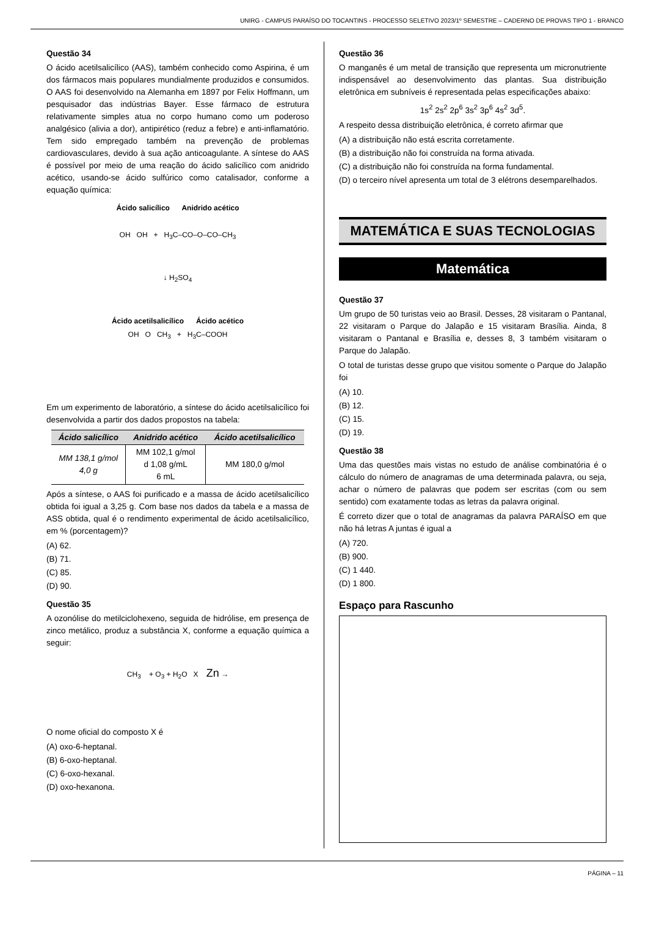UNIRG - CAMPUS PARAÍSO DO TOCANTINS - PROCESSO SELETIVO 2023/1º SEMESTRE – CADERNO DE PROVAS TIPO 1 - BRANCO
Questão 34
O ácido acetilsalicílico (AAS), também conhecido como Aspirina, é um dos fármacos mais populares mundialmente produzidos e consumidos. O AAS foi desenvolvido na Alemanha em 1897 por Felix Hoffmann, um pesquisador das indústrias Bayer. Esse fármaco de estrutura relativamente simples atua no corpo humano como um poderoso analgésico (alivia a dor), antipirético (reduz a febre) e anti-inflamatório. Tem sido empregado também na prevenção de problemas cardiovasculares, devido à sua ação anticoagulante. A síntese do AAS é possível por meio de uma reação do ácido salicílico com anidrido acético, usando-se ácido sulfúrico como catalisador, conforme a equação química:
Ácido salicílico Anidrido acético
OH OH + H<sub>3</sub>C–CO–O–CO–CH<sub>3</sub>
↓ H<sub>2</sub>SO<sub>4</sub>
Ácido acetilsalicílico Ácido acético
OH O CH<sub>3</sub> + H<sub>3</sub>C–COOH
Em um experimento de laboratório, a síntese do ácido acetilsalicílico foi desenvolvida a partir dos dados propostos na tabela:
| Ácido salicílico | Anidrido acético | Ácido acetilsalicílico |
| --- | --- | --- |
| MM 138,1 g/mol 4,0 g | MM 102,1 g/mol d 1,08 g/mL 6 mL | MM 180,0 g/mol |
Após a síntese, o AAS foi purificado e a massa de ácido acetilsalicílico obtida foi igual a 3,25 g. Com base nos dados da tabela e a massa de ASS obtida, qual é o rendimento experimental de ácido acetilsalicílico, em % (porcentagem)?
(A) 62.
(B) 71.
(C) 85.
(D) 90.
Questão 35
A ozonólise do metilciclohexeno, seguida de hidrólise, em presença de zinco metálico, produz a substância X, conforme a equação química a seguir:
CH<sub>3</sub> + O<sub>3</sub> + H<sub>2</sub>O X Zn →
O nome oficial do composto X é
(A) oxo-6-heptanal.
(B) 6-oxo-heptanal.
(C) 6-oxo-hexanal.
(D) oxo-hexanona.
Questão 36
O manganês é um metal de transição que representa um micronutriente indispensável ao desenvolvimento das plantas. Sua distribuição eletrônica em subníveis é representada pelas especificações abaixo:
1s<sup>2</sup> 2s<sup>2</sup> 2p<sup>6</sup> 3s<sup>2</sup> 3p<sup>6</sup> 4s<sup>2</sup> 3d<sup>5</sup>.
A respeito dessa distribuição eletrônica, é correto afirmar que
(A) a distribuição não está escrita corretamente.
(B) a distribuição não foi construída na forma ativada.
(C) a distribuição não foi construída na forma fundamental.
(D) o terceiro nível apresenta um total de 3 elétrons desemparelhados.
MATEMÁTICA E SUAS TECNOLOGIAS
Matemática
Questão 37
Um grupo de 50 turistas veio ao Brasil. Desses, 28 visitaram o Pantanal, 22 visitaram o Parque do Jalapão e 15 visitaram Brasília. Ainda, 8 visitaram o Pantanal e Brasília e, desses 8, 3 também visitaram o Parque do Jalapão.
O total de turistas desse grupo que visitou somente o Parque do Jalapão foi
(A) 10.
(B) 12.
(C) 15.
(D) 19.
Questão 38
Uma das questões mais vistas no estudo de análise combinatória é o cálculo do número de anagramas de uma determinada palavra, ou seja, achar o número de palavras que podem ser escritas (com ou sem sentido) com exatamente todas as letras da palavra original.
É correto dizer que o total de anagramas da palavra PARAÍSO em que não há letras A juntas é igual a
(A) 720.
(B) 900.
(C) 1 440.
(D) 1 800.
Espaço para Rascunho
PÁGINA – 11